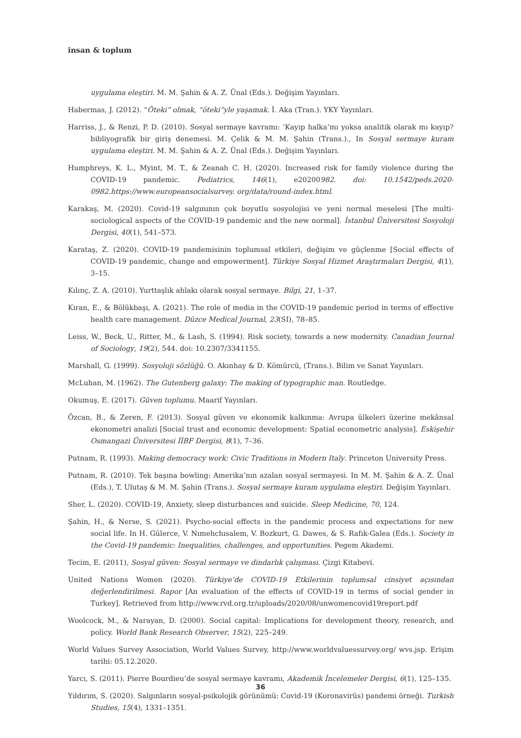insan & toplum
uygulama eleştiri. M. M. Şahin & A. Z. Ünal (Eds.). Değişim Yayınları.
Habermas, J. (2012). “Öteki” olmak, “öteki”yle yaşamak. İ. Aka (Tran.). YKY Yayınları.
Harriss, J., & Renzi, P. D. (2010). Sosyal sermaye kavramı: ‘Kayıp halka’mı yoksa analitik olarak mı kayıp? bibliyografik bir giriş denemesi. M. Çelik & M. M. Şahin (Trans.)., In Sosyal sermaye kuram uygulama eleştiri. M. M. Şahin & A. Z. Ünal (Eds.). Değişim Yayınları.
Humphreys, K. L., Myint, M. T., & Zeanah C. H. (2020). Increased risk for family violence during the COVID-19 pandemic. Pediatrics, 146(1), e20200982. doi: 10.1542/peds.2020-0982.https://www.europeansocialsurvey. org/data/round-index.html.
Karakaş, M. (2020). Covid-19 salgınının çok boyutlu sosyolojisi ve yeni normal meselesi [The multi-sociological aspects of the COVID-19 pandemic and the new normal]. İstanbul Üniversitesi Sosyoloji Dergisi, 40(1), 541–573.
Karataş, Z. (2020). COVID-19 pandemisinin toplumsal etkileri, değişim ve güçlenme [Social effects of COVID-19 pandemic, change and empowerment]. Türkiye Sosyal Hizmet Araştırmaları Dergisi, 4(1), 3–15.
Kılınç, Z. A. (2010). Yurttaşlık ahlakı olarak sosyal sermaye. Bilgi, 21, 1–37.
Kıran, E., & Bölükbaşı, A. (2021). The role of media in the COVID-19 pandemic period in terms of effective health care management. Düzce Medical Journal, 23(SI), 78–85.
Leiss, W., Beck, U., Ritter, M., & Lash, S. (1994). Risk society, towards a new modernity. Canadian Journal of Sociology, 19(2), 544. doi: 10.2307/3341155.
Marshall, G. (1999). Sosyoloji sözlüğü. O. Akınhay & D. Kömürcü, (Trans.). Bilim ve Sanat Yayınları.
McLuhan, M. (1962). The Gutenberg galaxy: The making of typographic man. Routledge.
Okumuş, E. (2017). Güven toplumu. Maarif Yayınları.
Özcan, B., & Zeren, F. (2013). Sosyal güven ve ekonomik kalkınma: Avrupa ülkeleri üzerine mekânsal ekonometri analizi [Social trust and economic development: Spatial econometric analysis]. Eskişehir Osmangazi Üniversitesi İİBF Dergisi, 8(1), 7–36.
Putnam, R. (1993). Making democracy work: Civic Traditions in Modern Italy. Princeton University Press.
Putnam, R. (2010). Tek başına bowling: Amerika’nın azalan sosyal sermayesi. In M. M. Şahin & A. Z. Ünal (Eds.), T. Ulutaş & M. M. Şahin (Trans.). Sosyal sermaye kuram uygulama eleştiri. Değişim Yayınları.
Sher, L. (2020). COVID-19, Anxiety, sleep disturbances and suicide. Sleep Medicine, 70, 124.
Şahin, H., & Nerse, S. (2021). Psycho-social effects in the pandemic process and expectations for new social life. In H. Gülerce, V. Nımehchısalem, V. Bozkurt, G. Dawes, & S. Rafık-Galea (Eds.). Society in the Covid-19 pandemic: Inequalities, challenges, and opportunities. Pegem Akademi.
Tecim, E. (2011), Sosyal güven: Sosyal sermaye ve dindarlık çalışması. Çizgi Kitabevi.
United Nations Women (2020). Türkiye’de COVID-19 Etkilerinin toplumsal cinsiyet açısından değerlendirilmesi. Rapor [An evaluation of the effects of COVID-19 in terms of social gender in Turkey]. Retrieved from http://www.rvd.org.tr/uploads/2020/08/unwomencovid19report.pdf
Woolcock, M., & Narayan, D. (2000). Social capital: Implications for development theory, research, and policy. World Bank Research Observer, 15(2), 225–249.
World Values Survey Association, World Values Survey, http://www.worldvaluessurvey.org/ wvs.jsp. Erişim tarihi: 05.12.2020.
Yarcı, S. (2011). Pierre Bourdieu’de sosyal sermaye kavramı, Akademik İncelemeler Dergisi, 6(1), 125–135.
Yıldırım, S. (2020). Salgınların sosyal-psikolojik görünümü: Covid-19 (Koronavirüs) pandemi örneği. Turkish Studies, 15(4), 1331–1351.
36